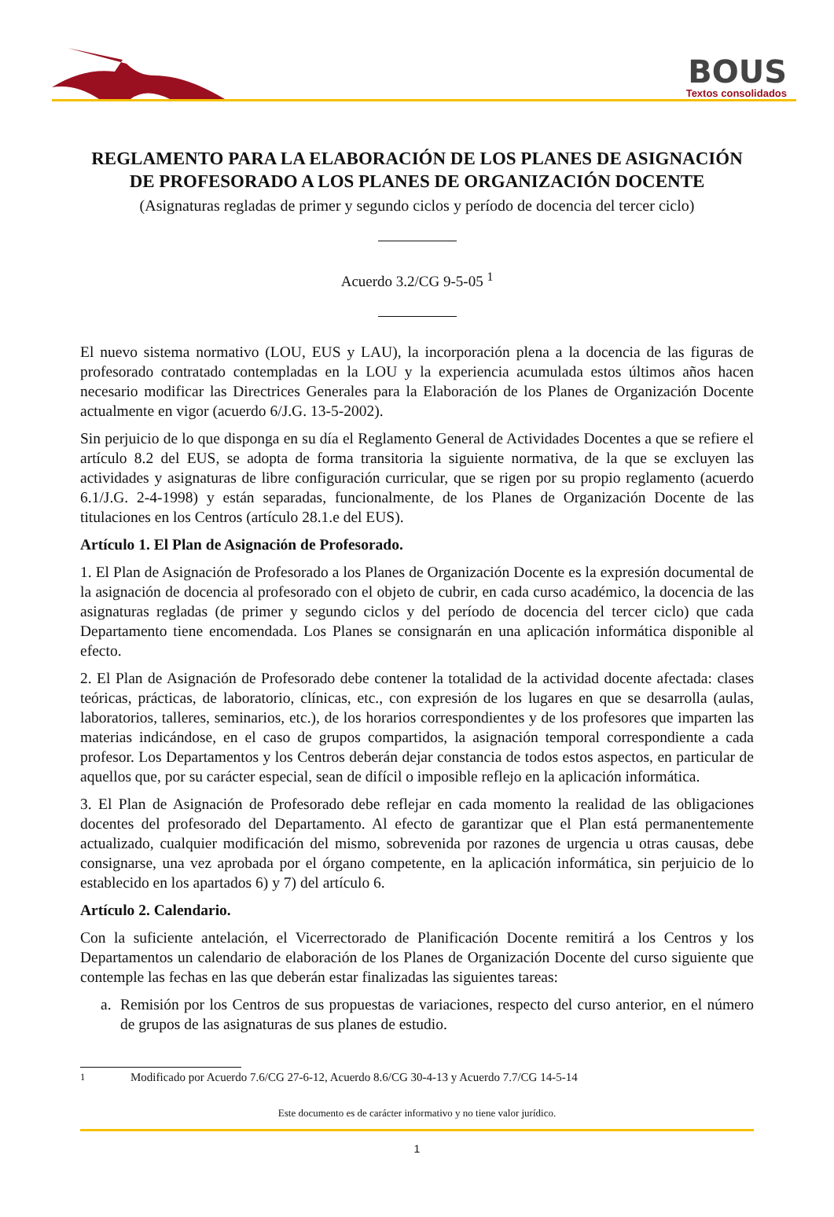BOUS
Textos consolidados
REGLAMENTO PARA LA ELABORACIÓN DE LOS PLANES DE ASIGNACIÓN DE PROFESORADO A LOS PLANES DE ORGANIZACIÓN DOCENTE
(Asignaturas regladas de primer y segundo ciclos y período de docencia del tercer ciclo)
Acuerdo 3.2/CG 9-5-05 <sup>1</sup>
El nuevo sistema normativo (LOU, EUS y LAU), la incorporación plena a la docencia de las figuras de profesorado contratado contempladas en la LOU y la experiencia acumulada estos últimos años hacen necesario modificar las Directrices Generales para la Elaboración de los Planes de Organización Docente actualmente en vigor (acuerdo 6/J.G. 13-5-2002).
Sin perjuicio de lo que disponga en su día el Reglamento General de Actividades Docentes a que se refiere el artículo 8.2 del EUS, se adopta de forma transitoria la siguiente normativa, de la que se excluyen las actividades y asignaturas de libre configuración curricular, que se rigen por su propio reglamento (acuerdo 6.1/J.G. 2-4-1998) y están separadas, funcionalmente, de los Planes de Organización Docente de las titulaciones en los Centros (artículo 28.1.e del EUS).
Artículo 1. El Plan de Asignación de Profesorado.
1. El Plan de Asignación de Profesorado a los Planes de Organización Docente es la expresión documental de la asignación de docencia al profesorado con el objeto de cubrir, en cada curso académico, la docencia de las asignaturas regladas (de primer y segundo ciclos y del período de docencia del tercer ciclo) que cada Departamento tiene encomendada. Los Planes se consignarán en una aplicación informática disponible al efecto.
2. El Plan de Asignación de Profesorado debe contener la totalidad de la actividad docente afectada: clases teóricas, prácticas, de laboratorio, clínicas, etc., con expresión de los lugares en que se desarrolla (aulas, laboratorios, talleres, seminarios, etc.), de los horarios correspondientes y de los profesores que imparten las materias indicándose, en el caso de grupos compartidos, la asignación temporal correspondiente a cada profesor. Los Departamentos y los Centros deberán dejar constancia de todos estos aspectos, en particular de aquellos que, por su carácter especial, sean de difícil o imposible reflejo en la aplicación informática.
3. El Plan de Asignación de Profesorado debe reflejar en cada momento la realidad de las obligaciones docentes del profesorado del Departamento. Al efecto de garantizar que el Plan está permanentemente actualizado, cualquier modificación del mismo, sobrevenida por razones de urgencia u otras causas, debe consignarse, una vez aprobada por el órgano competente, en la aplicación informática, sin perjuicio de lo establecido en los apartados 6) y 7) del artículo 6.
Artículo 2. Calendario.
Con la suficiente antelación, el Vicerrectorado de Planificación Docente remitirá a los Centros y los Departamentos un calendario de elaboración de los Planes de Organización Docente del curso siguiente que contemple las fechas en las que deberán estar finalizadas las siguientes tareas:
a. Remisión por los Centros de sus propuestas de variaciones, respecto del curso anterior, en el número de grupos de las asignaturas de sus planes de estudio.
<sup>1</sup> Modificado por Acuerdo 7.6/CG 27-6-12, Acuerdo 8.6/CG 30-4-13 y Acuerdo 7.7/CG 14-5-14
Este documento es de carácter informativo y no tiene valor jurídico.
1